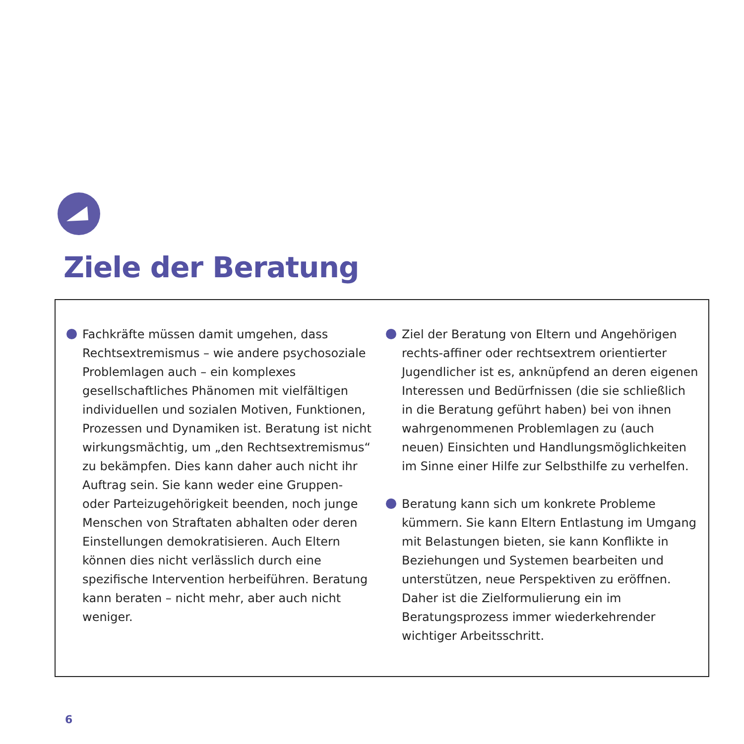Ziele der Beratung
Fachkräfte müssen damit umgehen, dass Rechtsextremismus – wie andere psychosoziale Problemlagen auch – ein komplexes gesellschaft­liches Phänomen mit vielfältigen individuellen und sozialen Motiven, Funktionen, Prozessen und Dynamiken ist. Beratung ist nicht wirkungs­mächtig, um „den Rechtsextremismus“ zu bekämpfen. Dies kann daher auch nicht ihr Auftrag sein. Sie kann weder eine Gruppen- oder Parteizugehörigkeit beenden, noch junge Menschen von Straftaten abhalten oder deren Einstellungen demokratisieren. Auch Eltern können dies nicht verlässlich durch eine spezifische Intervention herbeiführen. Beratung kann beraten – nicht mehr, aber auch nicht weniger.
Ziel der Beratung von Eltern und Angehörigen rechts-affiner oder rechtsextrem orientierter Jugendlicher ist es, anknüpfend an deren eigenen Interessen und Bedürfnissen (die sie schließlich in die Beratung geführt haben) bei von ihnen wahrgenommenen Problemlagen zu (auch neuen) Einsichten und Handlungsmög­lichkeiten im Sinne einer Hilfe zur Selbsthilfe zu verhelfen.
Beratung kann sich um konkrete Probleme kümmern. Sie kann Eltern Entlastung im Umgang mit Belastungen bieten, sie kann Konflikte in Beziehungen und Systemen bearbeiten und unterstützen, neue Perspektiven zu eröffnen. Daher ist die Zielformulierung ein im Beratungsprozess immer wiederkehrender wichtiger Arbeitsschritt.
6